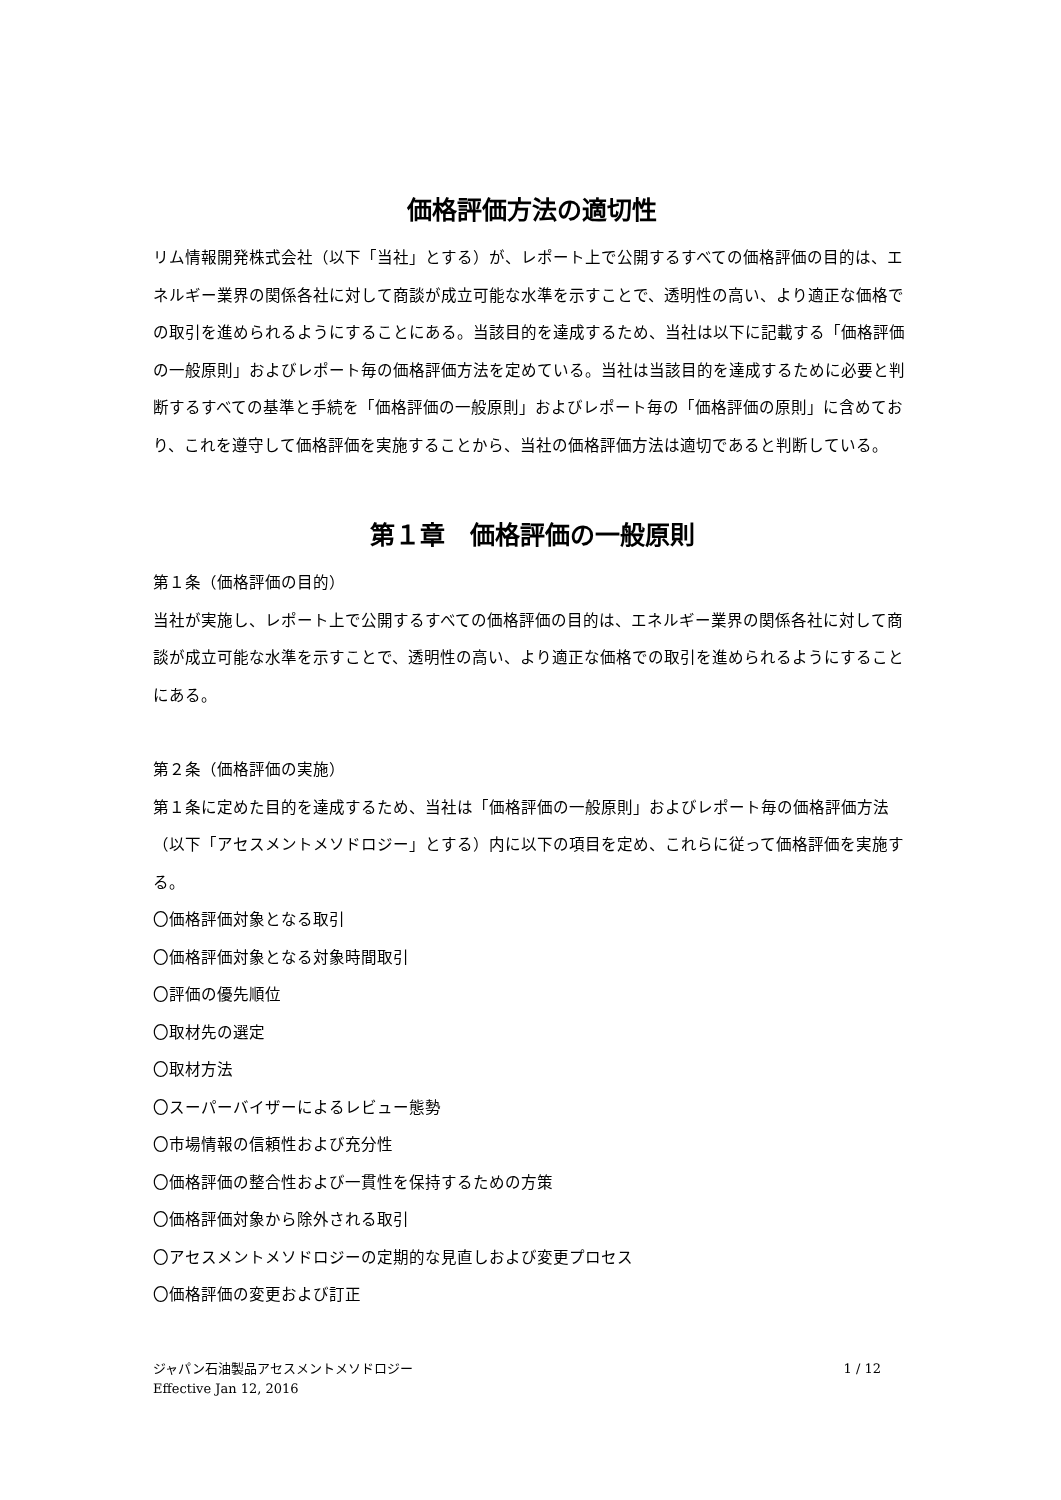価格評価方法の適切性
リム情報開発株式会社（以下「当社」とする）が、レポート上で公開するすべての価格評価の目的は、エネルギー業界の関係各社に対して商談が成立可能な水準を示すことで、透明性の高い、より適正な価格での取引を進められるようにすることにある。当該目的を達成するため、当社は以下に記載する「価格評価の一般原則」およびレポート毎の価格評価方法を定めている。当社は当該目的を達成するために必要と判断するすべての基準と手続を「価格評価の一般原則」およびレポート毎の「価格評価の原則」に含めており、これを遵守して価格評価を実施することから、当社の価格評価方法は適切であると判断している。
第１章　価格評価の一般原則
第１条（価格評価の目的）
当社が実施し、レポート上で公開するすべての価格評価の目的は、エネルギー業界の関係各社に対して商談が成立可能な水準を示すことで、透明性の高い、より適正な価格での取引を進められるようにすることにある。
第２条（価格評価の実施）
第１条に定めた目的を達成するため、当社は「価格評価の一般原則」およびレポート毎の価格評価方法（以下「アセスメントメソドロジー」とする）内に以下の項目を定め、これらに従って価格評価を実施する。
〇価格評価対象となる取引
〇価格評価対象となる対象時間取引
〇評価の優先順位
〇取材先の選定
〇取材方法
〇スーパーバイザーによるレビュー態勢
〇市場情報の信頼性および充分性
〇価格評価の整合性および一貫性を保持するための方策
〇価格評価対象から除外される取引
〇アセスメントメソドロジーの定期的な見直しおよび変更プロセス
〇価格評価の変更および訂正
ジャパン石油製品アセスメントメソドロジー
Effective Jan 12, 2016
1 / 12